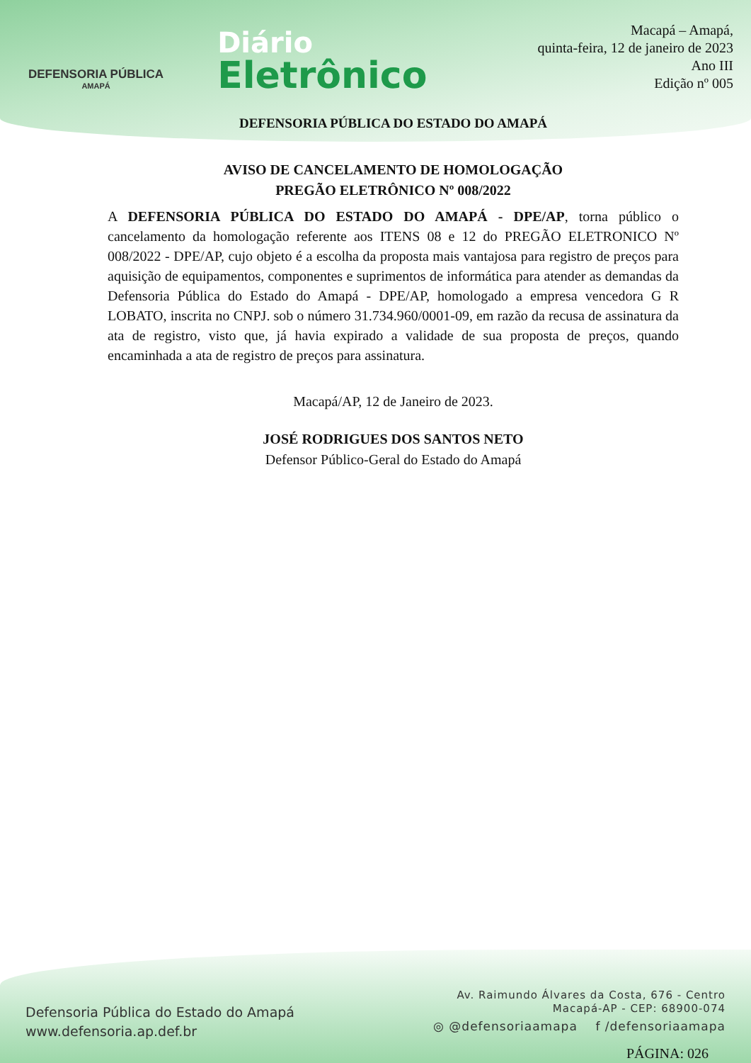DEFENSORIA PÚBLICA
AMAPÁ
Diário
Eletrônico
Macapá – Amapá,
quinta-feira, 12 de janeiro de 2023
Ano III
Edição nº 005
DEFENSORIA PÚBLICA DO ESTADO DO AMAPÁ
AVISO DE CANCELAMENTO DE HOMOLOGAÇÃO
PREGÃO ELETRÔNICO Nº 008/2022
A DEFENSORIA PÚBLICA DO ESTADO DO AMAPÁ - DPE/AP, torna público o cancelamento da homologação referente aos ITENS 08 e 12 do PREGÃO ELETRONICO Nº 008/2022 - DPE/AP, cujo objeto é a escolha da proposta mais vantajosa para registro de preços para aquisição de equipamentos, componentes e suprimentos de informática para atender as demandas da Defensoria Pública do Estado do Amapá - DPE/AP, homologado a empresa vencedora G R LOBATO, inscrita no CNPJ. sob o número 31.734.960/0001-09, em razão da recusa de assinatura da ata de registro, visto que, já havia expirado a validade de sua proposta de preços, quando encaminhada a ata de registro de preços para assinatura.
Macapá/AP, 12 de Janeiro de 2023.
JOSÉ RODRIGUES DOS SANTOS NETO
Defensor Público-Geral do Estado do Amapá
Defensoria Pública do Estado do Amapá
www.defensoria.ap.def.br
Av. Raimundo Álvares da Costa, 676 - Centro
Macapá-AP - CEP: 68900-074
◎ @defensoriaamapa f /defensoriaamapa
PÁGINA: 026